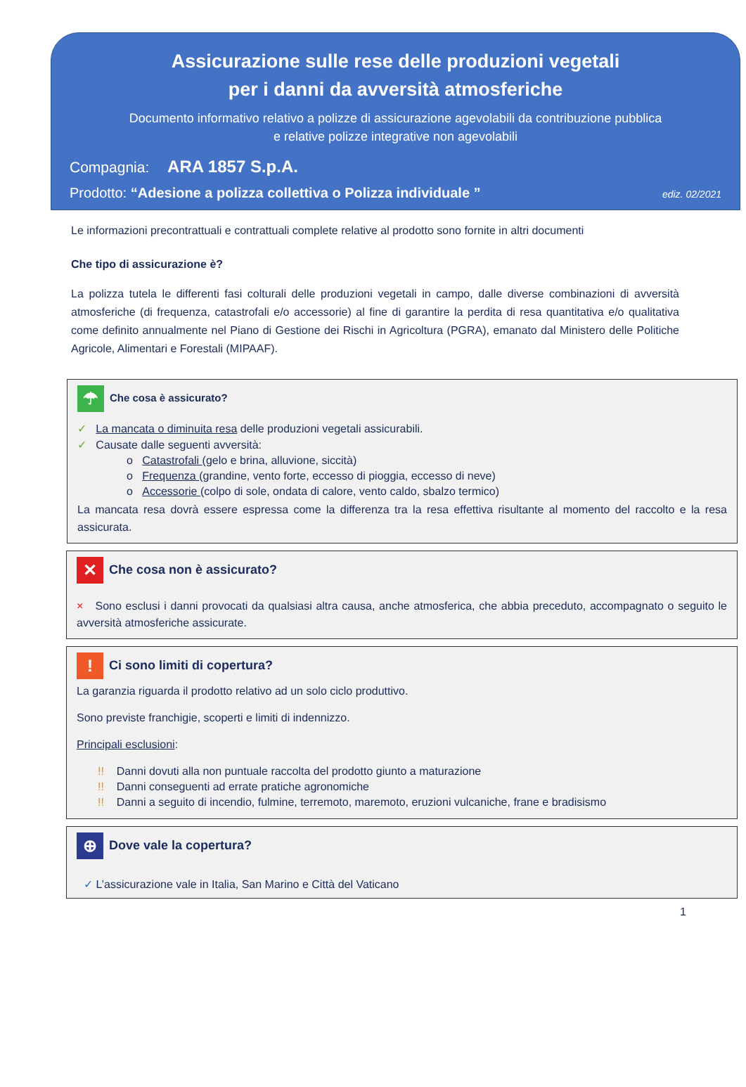Assicurazione sulle rese delle produzioni vegetali
per i danni da avversità atmosferiche
Documento informativo relativo a polizze di assicurazione agevolabili da contribuzione pubblica
e relative polizze integrative non agevolabili
Compagnia: ARA 1857 S.p.A.
Prodotto: “Adesione a polizza collettiva o Polizza individuale ” ediz. 02/2021
Le informazioni precontrattuali e contrattuali complete relative al prodotto sono fornite in altri documenti
Che tipo di assicurazione è?
La polizza tutela le differenti fasi colturali delle produzioni vegetali in campo, dalle diverse combinazioni di avversità atmosferiche (di frequenza, catastrofali e/o accessorie) al fine di garantire la perdita di resa quantitativa e/o qualitativa come definito annualmente nel Piano di Gestione dei Rischi in Agricoltura (PGRA), emanato dal Ministero delle Politiche Agricole, Alimentari e Forestali (MIPAAF).
☂ Che cosa è assicurato?
✓ La mancata o diminuita resa delle produzioni vegetali assicurabili.
✓ Causate dalle seguenti avversità:
o Catastrofali (gelo e brina, alluvione, siccità)
o Frequenza (grandine, vento forte, eccesso di pioggia, eccesso di neve)
o Accessorie (colpo di sole, ondata di calore, vento caldo, sbalzo termico)
La mancata resa dovrà essere espressa come la differenza tra la resa effettiva risultante al momento del raccolto e la resa assicurata.
✕ Che cosa non è assicurato?
× Sono esclusi i danni provocati da qualsiasi altra causa, anche atmosferica, che abbia preceduto, accompagnato o seguito le avversità atmosferiche assicurate.
! Ci sono limiti di copertura?
La garanzia riguarda il prodotto relativo ad un solo ciclo produttivo.
Sono previste franchigie, scoperti e limiti di indennizzo.
Principali esclusioni:
!! Danni dovuti alla non puntuale raccolta del prodotto giunto a maturazione
!! Danni conseguenti ad errate pratiche agronomiche
!! Danni a seguito di incendio, fulmine, terremoto, maremoto, eruzioni vulcaniche, frane e bradisismo
⊕ Dove vale la copertura?
✓ L’assicurazione vale in Italia, San Marino e Città del Vaticano
1